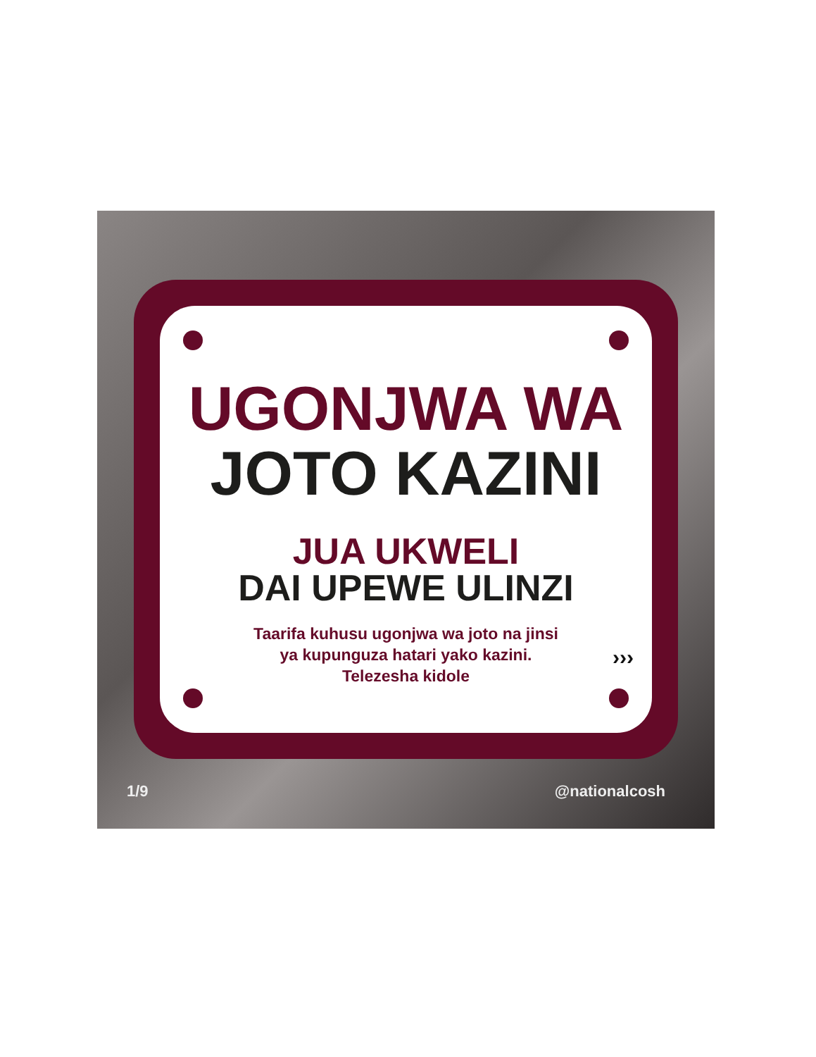UGONJWA WA
JOTO KAZINI
JUA UKWELI
DAI UPEWE ULINZI
Taarifa kuhusu ugonjwa wa joto na jinsi
ya kupunguza hatari yako kazini.
Telezesha kidole
›››
1/9 @nationalcosh